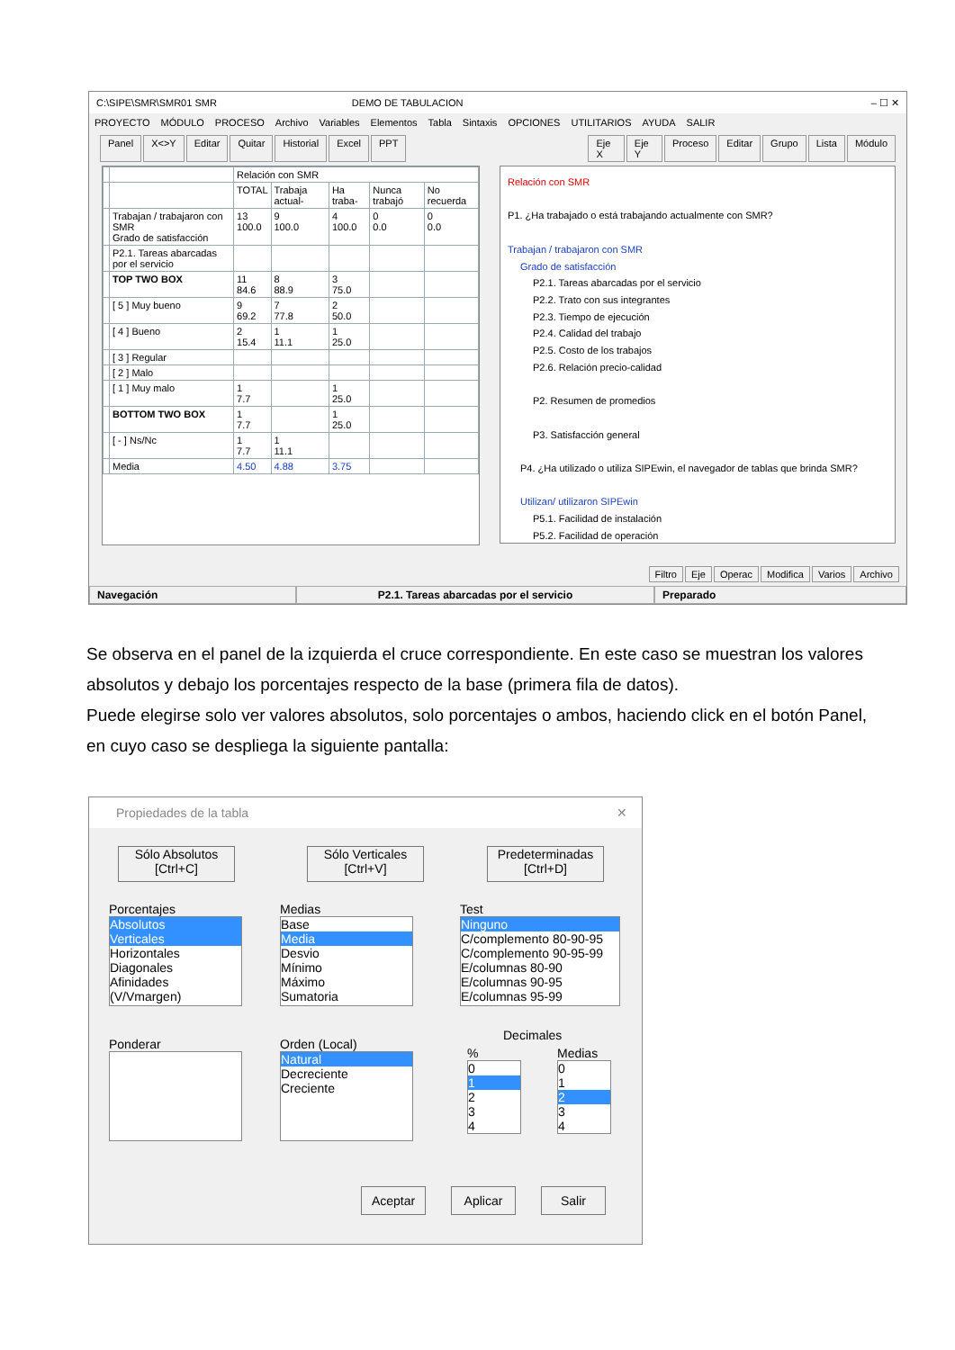C:\SIPE\SMR\SMR01 SMR DEMO DE TABULACION – ☐ ✕
PROYECTO MÓDULO PROCESO Archivo Variables Elementos Tabla Sintaxis OPCIONES UTILITARIOS AYUDA SALIR
Panel X<>Y Editar Quitar Historial Excel PPT Eje X Eje Y Proceso Editar Grupo Lista Módulo
| | | Relación con SMR | | | | |
| --- | --- | --- | --- | --- | --- | --- |
| | | TOTAL | Trabaja actual- | Ha traba- | Nunca trabajó | No recuerda |
| | Trabajan / trabajaron con SMR Grado de satisfacción | 13 100.0 | 9 100.0 | 4 100.0 | 0 0.0 | 0 0.0 |
| | P2.1. Tareas abarcadas por el servicio | | | | | |
| | TOP TWO BOX | 11 84.6 | 8 88.9 | 3 75.0 | | |
| | [ 5 ] Muy bueno | 9 69.2 | 7 77.8 | 2 50.0 | | |
| | [ 4 ] Bueno | 2 15.4 | 1 11.1 | 1 25.0 | | |
| | [ 3 ] Regular | | | | | |
| | [ 2 ] Malo | | | | | |
| | [ 1 ] Muy malo | 1 7.7 | | 1 25.0 | | |
| | BOTTOM TWO BOX | 1 7.7 | | 1 25.0 | | |
| | [ - ] Ns/Nc | 1 7.7 | 1 11.1 | | | |
| | Media | 4.50 | 4.88 | 3.75 | | |
Relación con SMR
P1. ¿Ha trabajado o está trabajando actualmente con SMR?
Trabajan / trabajaron con SMR
Grado de satisfacción
P2.1. Tareas abarcadas por el servicio
P2.2. Trato con sus integrantes
P2.3. Tiempo de ejecución
P2.4. Calidad del trabajo
P2.5. Costo de los trabajos
P2.6. Relación precio-calidad
P2. Resumen de promedios
P3. Satisfacción general
P4. ¿Ha utilizado o utiliza SIPEwin, el navegador de tablas que brinda SMR?
Utilizan/ utilizaron SIPEwin
P5.1. Facilidad de instalación
P5.2. Facilidad de operación
Filtro Eje Operac Modifica Varios Archivo
Navegación P2.1. Tareas abarcadas por el servicio Preparado
Se observa en el panel de la izquierda el cruce correspondiente. En este caso se muestran los valores absolutos y debajo los porcentajes respecto de la base (primera fila de datos).
Puede elegirse solo ver valores absolutos, solo porcentajes o ambos, haciendo click en el botón Panel, en cuyo caso se despliega la siguiente pantalla:
Propiedades de la tabla ✕
Sólo Absolutos
[Ctrl+C]
Sólo Verticales
[Ctrl+V]
Predeterminadas
[Ctrl+D]
Porcentajes
Absolutos
Verticales
Horizontales
Diagonales
Afinidades (V/Vmargen)
Medias
Base
Media
Desvio
Mínimo
Máximo
Sumatoria
Test
Ninguno
C/complemento 80-90-95
C/complemento 90-95-99
E/columnas 80-90
E/columnas 90-95
E/columnas 95-99
Ponderar
Orden (Local)
Natural
Decreciente
Creciente
Decimales
%
0
1
2
3
4
Medias
0
1
2
3
4
Aceptar Aplicar Salir